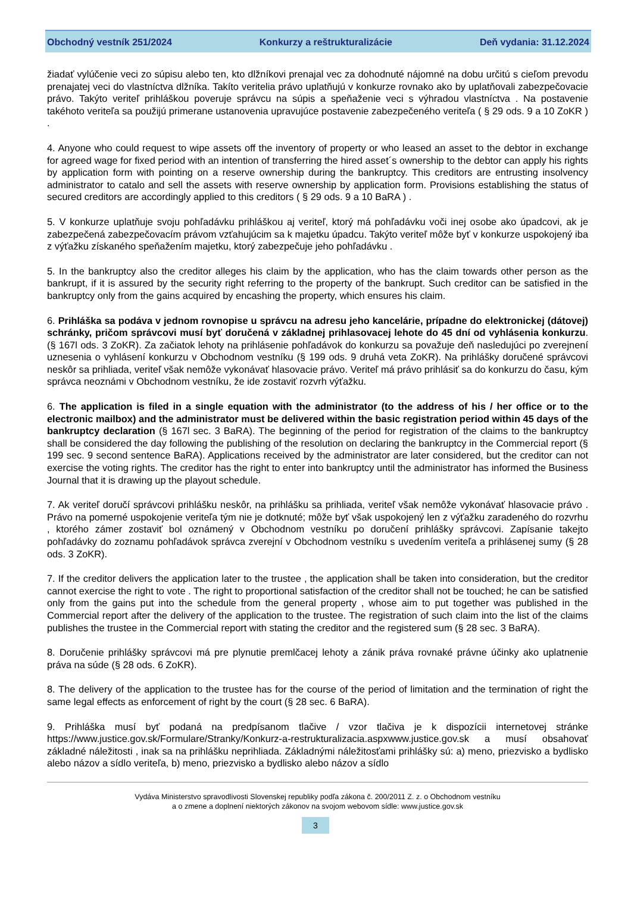Obchodný vestník 251/2024 Konkurzy a reštrukturalizácie Deň vydania: 31.12.2024
žiadať vylúčenie veci zo súpisu alebo ten, kto dlžníkovi prenajal vec za dohodnuté nájomné na dobu určitú s cieľom prevodu prenajatej veci do vlastníctva dlžníka. Takíto veritelia právo uplatňujú v konkurze rovnako ako by uplatňovali zabezpečovacie právo. Takýto veriteľ prihláškou poveruje správcu na súpis a speňaženie veci s výhradou vlastníctva . Na postavenie takéhoto veriteľa sa použijú primerane ustanovenia upravujúce postavenie zabezpečeného veriteľa ( § 29 ods. 9 a 10 ZoKR ) .
4. Anyone who could request to wipe assets off the inventory of property or who leased an asset to the debtor in exchange for agreed wage for fixed period with an intention of transferring the hired asset´s ownership to the debtor can apply his rights by application form with pointing on a reserve ownership during the bankruptcy. This creditors are entrusting insolvency administrator to catalo and sell the assets with reserve ownership by application form. Provisions establishing the status of secured creditors are accordingly applied to this creditors ( § 29 ods. 9 a 10 BaRA ) .
5. V konkurze uplatňuje svoju pohľadávku prihláškou aj veriteľ, ktorý má pohľadávku voči inej osobe ako úpadcovi, ak je zabezpečená zabezpečovacím právom vzťahujúcim sa k majetku úpadcu. Takýto veriteľ môže byť v konkurze uspokojený iba z výťažku získaného speňažením majetku, ktorý zabezpečuje jeho pohľadávku .
5. In the bankruptcy also the creditor alleges his claim by the application, who has the claim towards other person as the bankrupt, if it is assured by the security right referring to the property of the bankrupt. Such creditor can be satisfied in the bankruptcy only from the gains acquired by encashing the property, which ensures his claim.
6. Prihláška sa podáva v jednom rovnopise u správcu na adresu jeho kancelárie, prípadne do elektronickej (dátovej) schránky, pričom správcovi musí byť doručená v základnej prihlasovacej lehote do 45 dní od vyhlásenia konkurzu. (§ 167l ods. 3 ZoKR). Za začiatok lehoty na prihlásenie pohľadávok do konkurzu sa považuje deň nasledujúci po zverejnení uznesenia o vyhlásení konkurzu v Obchodnom vestníku (§ 199 ods. 9 druhá veta ZoKR). Na prihlášky doručené správcovi neskôr sa prihliada, veriteľ však nemôže vykonávať hlasovacie právo. Veriteľ má právo prihlásiť sa do konkurzu do času, kým správca neoznámi v Obchodnom vestníku, že ide zostaviť rozvrh výťažku.
6. The application is filed in a single equation with the administrator (to the address of his / her office or to the electronic mailbox) and the administrator must be delivered within the basic registration period within 45 days of the bankruptcy declaration (§ 167l sec. 3 BaRA). The beginning of the period for registration of the claims to the bankruptcy shall be considered the day following the publishing of the resolution on declaring the bankruptcy in the Commercial report (§ 199 sec. 9 second sentence BaRA). Applications received by the administrator are later considered, but the creditor can not exercise the voting rights. The creditor has the right to enter into bankruptcy until the administrator has informed the Business Journal that it is drawing up the playout schedule.
7. Ak veriteľ doručí správcovi prihlášku neskôr, na prihlášku sa prihliada, veriteľ však nemôže vykonávať hlasovacie právo . Právo na pomerné uspokojenie veriteľa tým nie je dotknuté; môže byť však uspokojený len z výťažku zaradeného do rozvrhu , ktorého zámer zostaviť bol oznámený v Obchodnom vestníku po doručení prihlášky správcovi. Zapísanie takejto pohľadávky do zoznamu pohľadávok správca zverejní v Obchodnom vestníku s uvedením veriteľa a prihlásenej sumy (§ 28 ods. 3 ZoKR).
7. If the creditor delivers the application later to the trustee , the application shall be taken into consideration, but the creditor cannot exercise the right to vote . The right to proportional satisfaction of the creditor shall not be touched; he can be satisfied only from the gains put into the schedule from the general property , whose aim to put together was published in the Commercial report after the delivery of the application to the trustee. The registration of such claim into the list of the claims publishes the trustee in the Commercial report with stating the creditor and the registered sum (§ 28 sec. 3 BaRA).
8. Doručenie prihlášky správcovi má pre plynutie premlčacej lehoty a zánik práva rovnaké právne účinky ako uplatnenie práva na súde (§ 28 ods. 6 ZoKR).
8. The delivery of the application to the trustee has for the course of the period of limitation and the termination of right the same legal effects as enforcement of right by the court (§ 28 sec. 6 BaRA).
9. Prihláška musí byť podaná na predpísanom tlačive / vzor tlačiva je k dispozícii internetovej stránke https://www.justice.gov.sk/Formulare/Stranky/Konkurz-a-restrukturalizacia.aspxwww.justice.gov.sk a musí obsahovať základné náležitosti , inak sa na prihlášku neprihliada. Základnými náležitosťami prihlášky sú: a) meno, priezvisko a bydlisko alebo názov a sídlo veriteľa, b) meno, priezvisko a bydlisko alebo názov a sídlo
Vydáva Ministerstvo spravodlivosti Slovenskej republiky podľa zákona č. 200/2011 Z. z. o Obchodnom vestníku
a o zmene a doplnení niektorých zákonov na svojom webovom sídle: www.justice.gov.sk
3